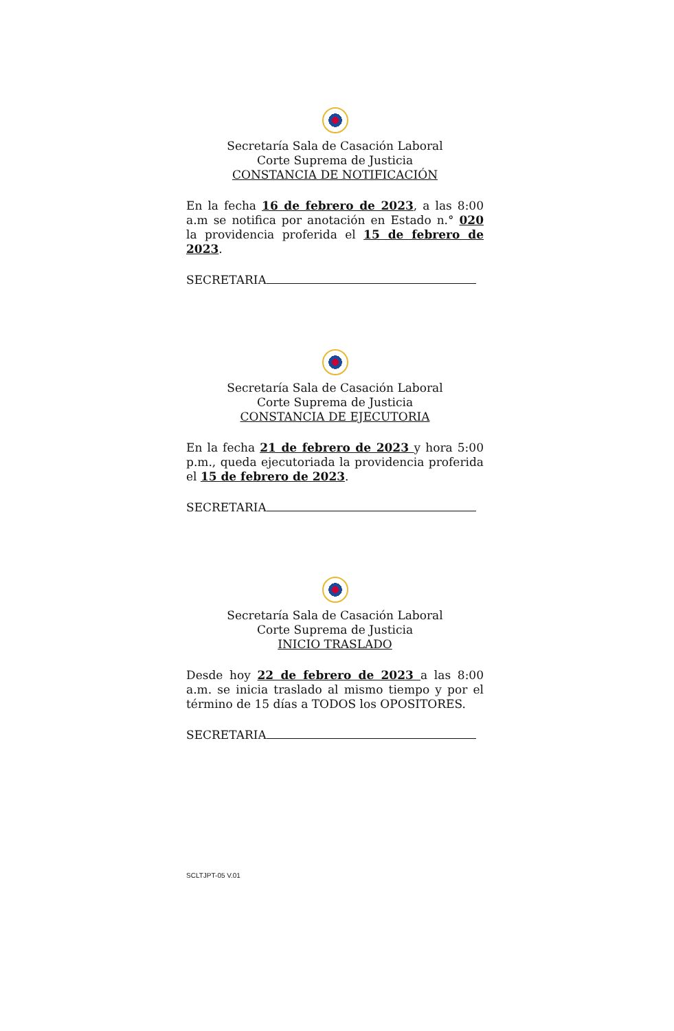Secretaría Sala de Casación Laboral
Corte Suprema de Justicia
CONSTANCIA DE NOTIFICACIÓN
En la fecha 16 de febrero de 2023, a las 8:00 a.m se notifica por anotación en Estado n.° 020 la providencia proferida el 15 de febrero de 2023.
SECRETARIA
Secretaría Sala de Casación Laboral
Corte Suprema de Justicia
CONSTANCIA DE EJECUTORIA
En la fecha 21 de febrero de 2023 y hora 5:00 p.m., queda ejecutoriada la providencia proferida el 15 de febrero de 2023.
SECRETARIA
Secretaría Sala de Casación Laboral
Corte Suprema de Justicia
INICIO TRASLADO
Desde hoy 22 de febrero de 2023 a las 8:00 a.m. se inicia traslado al mismo tiempo y por el término de 15 días a TODOS los OPOSITORES.
SECRETARIA
SCLTJPT-05 V.01